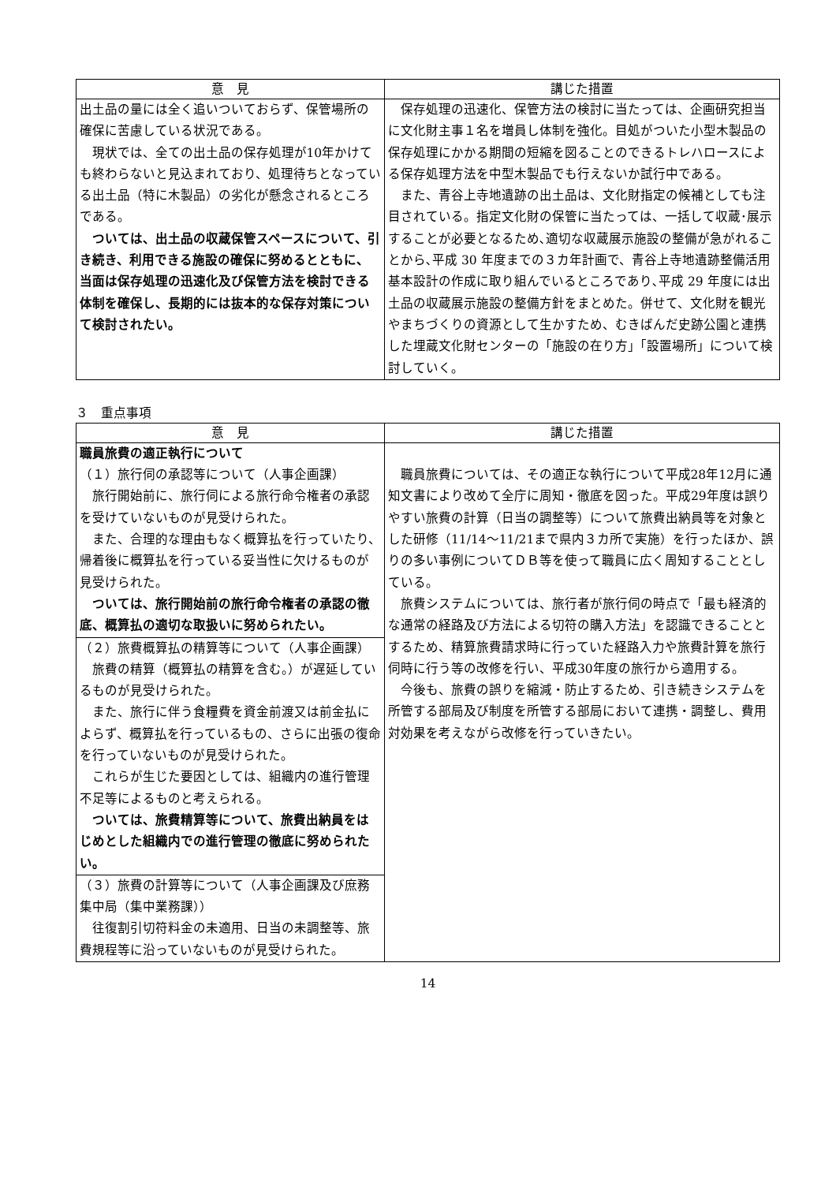| 意 見 | 講じた措置 |
| --- | --- |
| 出土品の量には全く追いついておらず、保管場所の確保に苦慮している状況である。 現状では、全ての出土品の保存処理が10年かけても終わらないと見込まれており、処理待ちとなっている出土品（特に木製品）の劣化が懸念されるところである。 ついては、出土品の収蔵保管スペースについて、引き続き、利用できる施設の確保に努めるとともに、当面は保存処理の迅速化及び保管方法を検討できる体制を確保し、長期的には抜本的な保存対策について検討されたい。 | 保存処理の迅速化、保管方法の検討に当たっては、企画研究担当に文化財主事１名を増員し体制を強化。目処がついた小型木製品の保存処理にかかる期間の短縮を図ることのできるトレハロースによる保存処理方法を中型木製品でも行えないか試行中である。 また、青谷上寺地遺跡の出土品は、文化財指定の候補としても注目されている。指定文化財の保管に当たっては、一括して収蔵･展示することが必要となるため､適切な収蔵展示施設の整備が急がれることから､平成 30 年度までの３カ年計画で、青谷上寺地遺跡整備活用基本設計の作成に取り組んでいるところであり､平成 29 年度には出土品の収蔵展示施設の整備方針をまとめた。併せて、文化財を観光やまちづくりの資源として生かすため、むきばんだ史跡公園と連携した埋蔵文化財センターの「施設の在り方」「設置場所」について検討していく。 |
３　重点事項
| 意 見 | 講じた措置 |
| --- | --- |
| 職員旅費の適正執行について （１）旅行伺の承認等について（人事企画課） 旅行開始前に、旅行伺による旅行命令権者の承認を受けていないものが見受けられた。 また、合理的な理由もなく概算払を行っていたり、帰着後に概算払を行っている妥当性に欠けるものが見受けられた。 ついては、旅行開始前の旅行命令権者の承認の徹底、概算払の適切な取扱いに努められたい。 | 職員旅費については、その適正な執行について平成28年12月に通知文書により改めて全庁に周知・徹底を図った。平成29年度は誤りやすい旅費の計算（日当の調整等）について旅費出納員等を対象とした研修（11/14〜11/21まで県内３カ所で実施）を行ったほか、誤りの多い事例についてＤＢ等を使って職員に広く周知することとしている。 旅費システムについては、旅行者が旅行伺の時点で「最も経済的な通常の経路及び方法による切符の購入方法」を認識できることとするため、精算旅費請求時に行っていた経路入力や旅費計算を旅行伺時に行う等の改修を行い、平成30年度の旅行から適用する。 今後も、旅費の誤りを縮減・防止するため、引き続きシステムを所管する部局及び制度を所管する部局において連携・調整し、費用対効果を考えながら改修を行っていきたい。 |
| （２）旅費概算払の精算等について（人事企画課） 旅費の精算（概算払の精算を含む。）が遅延しているものが見受けられた。 また、旅行に伴う食糧費を資金前渡又は前金払によらず、概算払を行っているもの、さらに出張の復命を行っていないものが見受けられた。 これらが生じた要因としては、組織内の進行管理不足等によるものと考えられる。 ついては、旅費精算等について、旅費出納員をはじめとした組織内での進行管理の徹底に努められたい。 | |
| （３）旅費の計算等について（人事企画課及び庶務集中局（集中業務課）） 往復割引切符料金の未適用、日当の未調整等、旅費規程等に沿っていないものが見受けられた。 | |
14